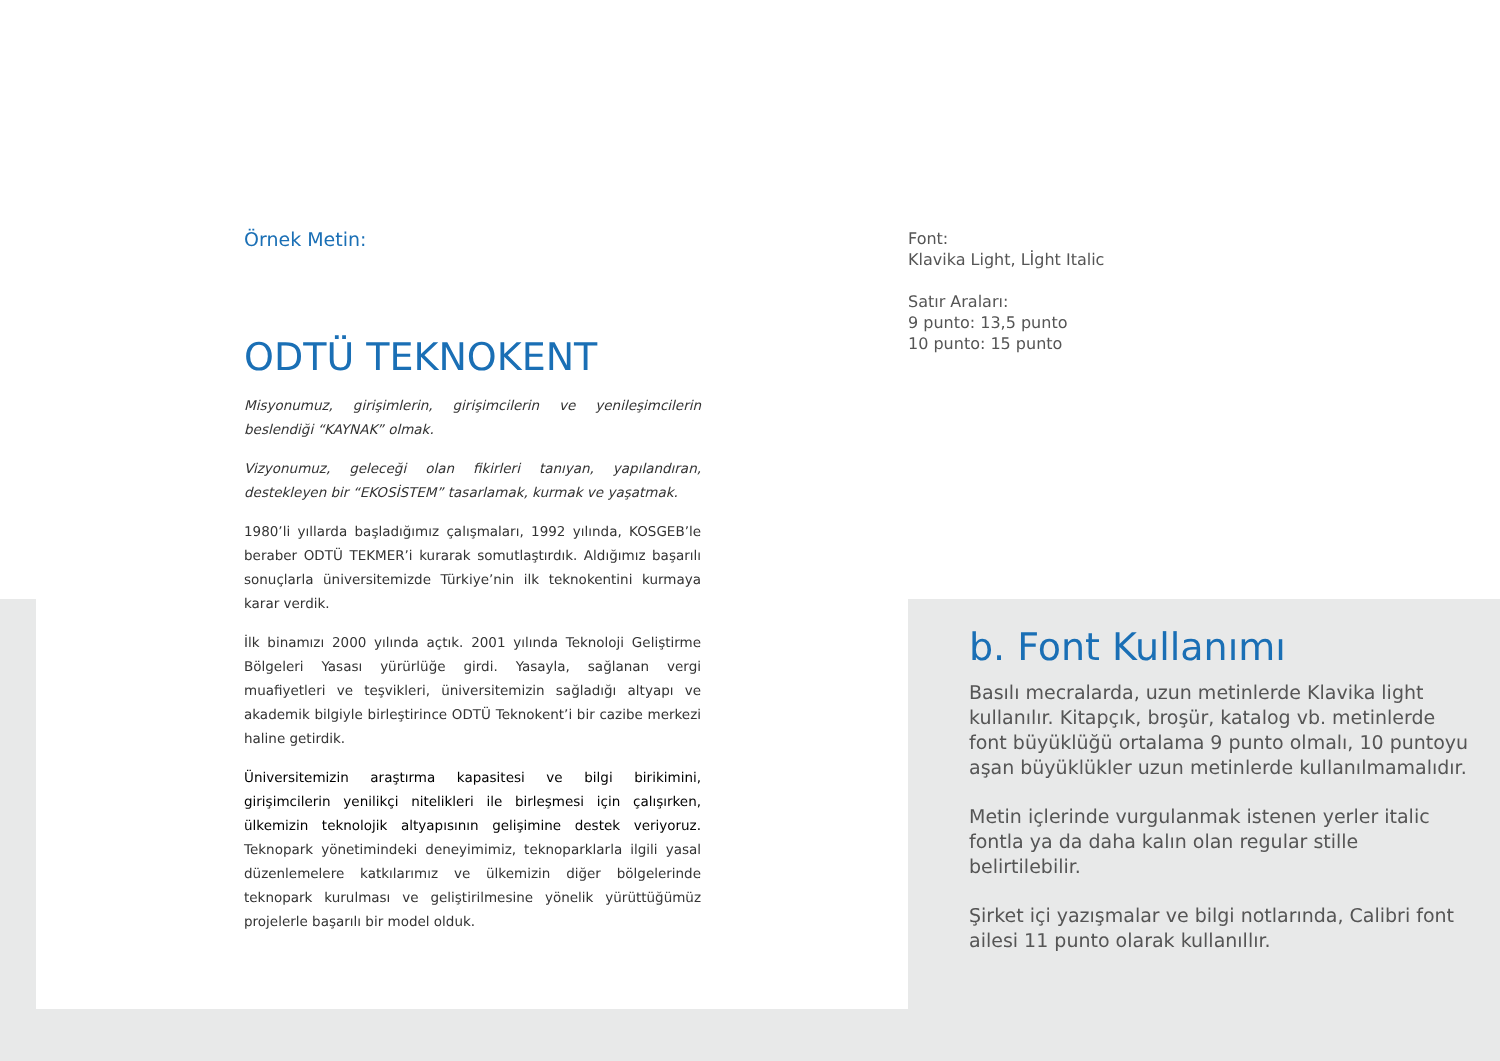Örnek Metin:
ODTÜ TEKNOKENT
Misyonumuz, girişimlerin, girişimcilerin ve yenileşimcilerin beslendiği “KAYNAK” olmak.
Vizyonumuz, geleceği olan fikirleri tanıyan, yapılandıran, destekleyen bir “EKOSİSTEM” tasarlamak, kurmak ve yaşatmak.
1980’li yıllarda başladığımız çalışmaları, 1992 yılında, KOSGEB’le beraber ODTÜ TEKMER’i kurarak somutlaştırdık. Aldığımız başarılı sonuçlarla üniversitemizde Türkiye’nin ilk teknokentini kurmaya karar verdik.
İlk binamızı 2000 yılında açtık. 2001 yılında Teknoloji Geliştirme Bölgeleri Yasası yürürlüğe girdi. Yasayla, sağlanan vergi muafiyetleri ve teşvikleri, üniversitemizin sağladığı altyapı ve akademik bilgiyle birleştirince ODTÜ Teknokent’i bir cazibe merkezi haline getirdik.
Üniversitemizin araştırma kapasitesi ve bilgi birikimini, girişimcilerin yenilikçi nitelikleri ile birleşmesi için çalışırken, ülkemizin teknolojik altyapısının gelişimine destek veriyoruz. Teknopark yönetimindeki deneyimimiz, teknoparklarla ilgili yasal düzenlemelere katkılarımız ve ülkemizin diğer bölgelerinde teknopark kurulması ve geliştirilmesine yönelik yürüttüğümüz projelerle başarılı bir model olduk.
Font:
Klavika Light, Lİght Italic
Satır Araları:
9 punto: 13,5 punto
10 punto: 15 punto
b. Font Kullanımı
Basılı mecralarda, uzun metinlerde Klavika light kullanılır. Kitapçık, broşür, katalog vb. metinlerde font büyüklüğü ortalama 9 punto olmalı, 10 puntoyu aşan büyüklükler uzun metinlerde kullanılmamalıdır.
Metin içlerinde vurgulanmak istenen yerler italic fontla ya da daha kalın olan regular stille belirtilebilir.
Şirket içi yazışmalar ve bilgi notlarında, Calibri font ailesi 11 punto olarak kullanıllır.